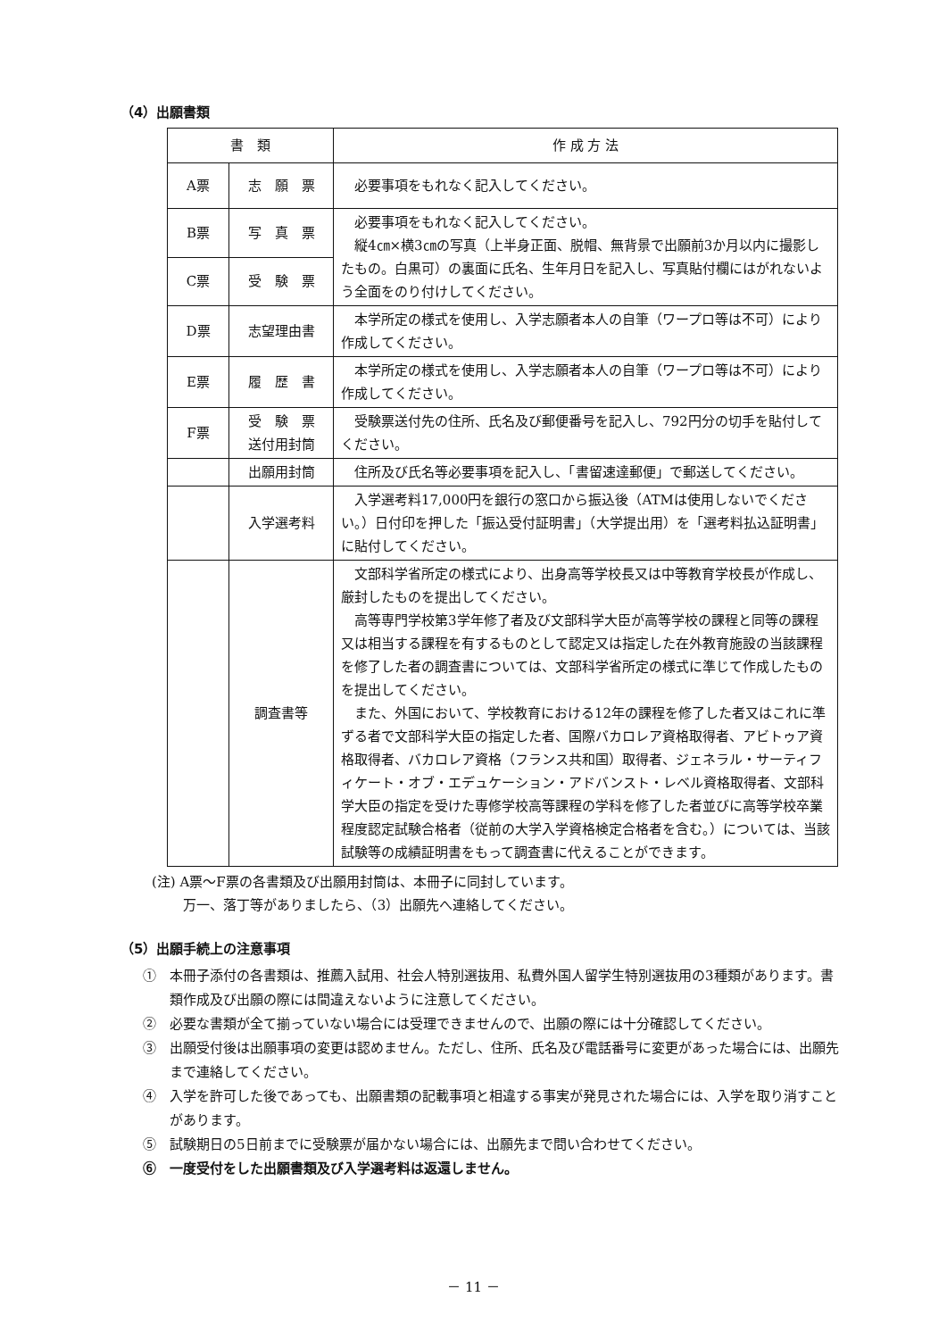（4）出願書類
| 書 類 | | 作 成 方 法 |
| --- | --- | --- |
| A票 | 志 願 票 | 必要事項をもれなく記入してください。 |
| B票 | 写 真 票 | 必要事項をもれなく記入してください。 縦4㎝×横3㎝の写真（上半身正面、脱帽、無背景で出願前3か月以内に撮影したもの。白黒可）の裏面に氏名、生年月日を記入し、写真貼付欄にはがれないよう全面をのり付けしてください。 |
| C票 | 受 験 票 | |
| D票 | 志望理由書 | 本学所定の様式を使用し、入学志願者本人の自筆（ワープロ等は不可）により作成してください。 |
| E票 | 履 歴 書 | 本学所定の様式を使用し、入学志願者本人の自筆（ワープロ等は不可）により作成してください。 |
| F票 | 受 験 票 送付用封筒 | 受験票送付先の住所、氏名及び郵便番号を記入し、792円分の切手を貼付してください。 |
| | 出願用封筒 | 住所及び氏名等必要事項を記入し、「書留速達郵便」で郵送してください。 |
| | 入学選考料 | 入学選考料17,000円を銀行の窓口から振込後（ATMは使用しないでください。）日付印を押した「振込受付証明書」（大学提出用）を「選考料払込証明書」に貼付してください。 |
| | 調査書等 | 文部科学省所定の様式により、出身高等学校長又は中等教育学校長が作成し、厳封したものを提出してください。 高等専門学校第3学年修了者及び文部科学大臣が高等学校の課程と同等の課程又は相当する課程を有するものとして認定又は指定した在外教育施設の当該課程を修了した者の調査書については、文部科学省所定の様式に準じて作成したものを提出してください。 また、外国において、学校教育における12年の課程を修了した者又はこれに準ずる者で文部科学大臣の指定した者、国際バカロレア資格取得者、アビトゥア資格取得者、バカロレア資格（フランス共和国）取得者、ジェネラル・サーティフィケート・オブ・エデュケーション・アドバンスト・レベル資格取得者、文部科学大臣の指定を受けた専修学校高等課程の学科を修了した者並びに高等学校卒業程度認定試験合格者（従前の大学入学資格検定合格者を含む。）については、当該試験等の成績証明書をもって調査書に代えることができます。 |
(注) A票～F票の各書類及び出願用封筒は、本冊子に同封しています。
　　 万一、落丁等がありましたら、（3）出願先へ連絡してください。
（5）出願手続上の注意事項
①　本冊子添付の各書類は、推薦入試用、社会人特別選抜用、私費外国人留学生特別選抜用の3種類があります。書類作成及び出願の際には間違えないように注意してください。
②　必要な書類が全て揃っていない場合には受理できませんので、出願の際には十分確認してください。
③　出願受付後は出願事項の変更は認めません。ただし、住所、氏名及び電話番号に変更があった場合には、出願先まで連絡してください。
④　入学を許可した後であっても、出願書類の記載事項と相違する事実が発見された場合には、入学を取り消すことがあります。
⑤　試験期日の5日前までに受験票が届かない場合には、出願先まで問い合わせてください。
⑥　一度受付をした出願書類及び入学選考料は返還しません。
－ 11 －